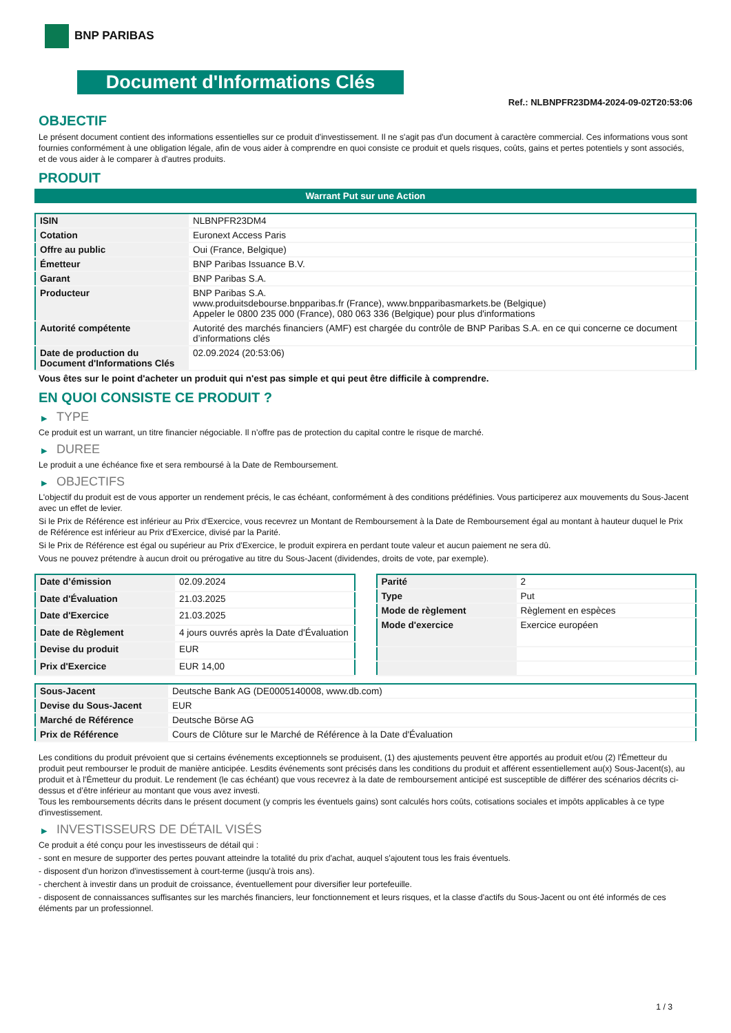BNP PARIBAS
Document d'Informations Clés
Ref.: NLBNPFR23DM4-2024-09-02T20:53:06
OBJECTIF
Le présent document contient des informations essentielles sur ce produit d'investissement. Il ne s'agit pas d'un document à caractère commercial. Ces informations vous sont fournies conformément à une obligation légale, afin de vous aider à comprendre en quoi consiste ce produit et quels risques, coûts, gains et pertes potentiels y sont associés, et de vous aider à le comparer à d'autres produits.
PRODUIT
Warrant Put sur une Action
| ISIN | NLBNPFR23DM4 |
| Cotation | Euronext Access Paris |
| Offre au public | Oui (France, Belgique) |
| Émetteur | BNP Paribas Issuance B.V. |
| Garant | BNP Paribas S.A. |
| Producteur | BNP Paribas S.A. www.produitsdebourse.bnpparibas.fr (France), www.bnpparibasmarkets.be (Belgique) Appeler le 0800 235 000 (France), 080 063 336 (Belgique) pour plus d'informations |
| Autorité compétente | Autorité des marchés financiers (AMF) est chargée du contrôle de BNP Paribas S.A. en ce qui concerne ce document d’informations clés |
| Date de production du Document d'Informations Clés | 02.09.2024 (20:53:06) |
Vous êtes sur le point d'acheter un produit qui n'est pas simple et qui peut être difficile à comprendre.
EN QUOI CONSISTE CE PRODUIT ?
▶ TYPE
Ce produit est un warrant, un titre financier négociable. Il n’offre pas de protection du capital contre le risque de marché.
▶ DUREE
Le produit a une échéance fixe et sera remboursé à la Date de Remboursement.
▶ OBJECTIFS
L'objectif du produit est de vous apporter un rendement précis, le cas échéant, conformément à des conditions prédéfinies. Vous participerez aux mouvements du Sous-Jacent avec un effet de levier.
Si le Prix de Référence est inférieur au Prix d'Exercice, vous recevrez un Montant de Remboursement à la Date de Remboursement égal au montant à hauteur duquel le Prix de Référence est inférieur au Prix d'Exercice, divisé par la Parité.
Si le Prix de Référence est égal ou supérieur au Prix d'Exercice, le produit expirera en perdant toute valeur et aucun paiement ne sera dû.
Vous ne pouvez prétendre à aucun droit ou prérogative au titre du Sous-Jacent (dividendes, droits de vote, par exemple).
| Date d’émission | 02.09.2024 |
| Date d'Évaluation | 21.03.2025 |
| Date d'Exercice | 21.03.2025 |
| Date de Règlement | 4 jours ouvrés après la Date d'Évaluation |
| Devise du produit | EUR |
| Prix d'Exercice | EUR 14,00 |
| Parité | 2 |
| Type | Put |
| Mode de règlement | Règlement en espèces |
| Mode d'exercice | Exercice européen |
| Sous-Jacent | Deutsche Bank AG (DE0005140008, www.db.com) |
| Devise du Sous-Jacent | EUR |
| Marché de Référence | Deutsche Börse AG |
| Prix de Référence | Cours de Clôture sur le Marché de Référence à la Date d'Évaluation |
Les conditions du produit prévoient que si certains événements exceptionnels se produisent, (1) des ajustements peuvent être apportés au produit et/ou (2) l'Émetteur du produit peut rembourser le produit de manière anticipée. Lesdits événements sont précisés dans les conditions du produit et afférent essentiellement au(x) Sous-Jacent(s), au produit et à l'Émetteur du produit. Le rendement (le cas échéant) que vous recevrez à la date de remboursement anticipé est susceptible de différer des scénarios décrits ci-dessus et d’être inférieur au montant que vous avez investi.
Tous les remboursements décrits dans le présent document (y compris les éventuels gains) sont calculés hors coûts, cotisations sociales et impôts applicables à ce type d'investissement.
▶ INVESTISSEURS DE DÉTAIL VISÉS
Ce produit a été conçu pour les investisseurs de détail qui :
- sont en mesure de supporter des pertes pouvant atteindre la totalité du prix d'achat, auquel s'ajoutent tous les frais éventuels.
- disposent d'un horizon d'investissement à court-terme (jusqu'à trois ans).
- cherchent à investir dans un produit de croissance, éventuellement pour diversifier leur portefeuille.
- disposent de connaissances suffisantes sur les marchés financiers, leur fonctionnement et leurs risques, et la classe d'actifs du Sous-Jacent ou ont été informés de ces éléments par un professionnel.
1 / 3